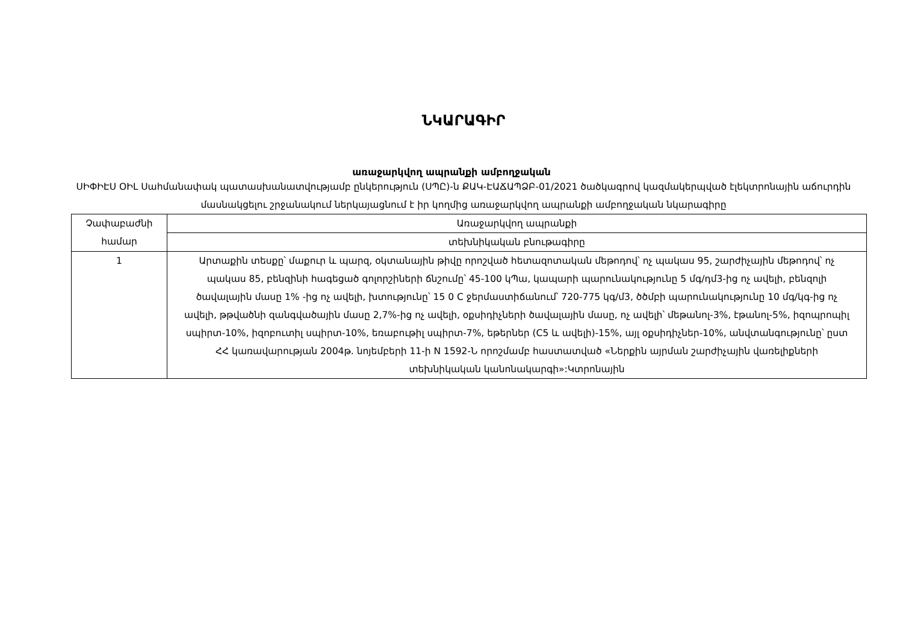ՆԿԱՐԱԳԻՐ
առաջարկվող ապրանքի ամբողջական
ՍԻՓԻԷՍ ՕԻԼ Սահմանափակ պատասխանատվությամբ ընկերություն (ՍՊԸ)-ն ՔԱԿ-ԷԱՃԱՊՁԲ-01/2021 ծածկագրով կազմակերպված էլեկտրոնային աճուրդին մասնակցելու շրջանակում ներկայացնում է իր կողմից առաջարկվող ապրանքի ամբողջական նկարագիրը
| Չափաբաժնի համար | Առաջարկվող ապրանքի |
| --- | --- |
| | տեխնիկական բնութագիրը |
| 1 | Արտաքին տեսքը՝ մաքուր և պարզ, օկտանային թիվը որոշված հետազոտական մեթոդով՝ ոչ պակաս 95, շարժիչային մեթոդով՝ ոչ պակաս 85, բենզինի հագեցած գոլորշիների ճնշումը՝ 45-100 կՊա, կապարի պարունակությունը 5 մգ/դմ3-ից ոչ ավելի, բենզոլի ծավալային մասը 1% -ից ոչ ավելի, խտությունը՝ 15 0 C ջերմաստիճանում՝ 720-775 կգ/մ3, ծծմբի պարունակությունը 10 մգ/կգ-ից ոչ ավելի, թթվածնի զանգվածային մասը 2,7%-ից ոչ ավելի, օքսիդիչների ծավալային մասը, ոչ ավելի՝ մեթանոլ-3%, էթանոլ-5%, իզոպրոպիլ սպիրտ-10%, իզոբուտիլ սպիրտ-10%, եռաբութիլ սպիրտ-7%, եթերներ (C5 և ավելի)-15%, այլ օքսիդիչներ-10%, անվտանգությունը՝ ըստ ՀՀ կառավարության 2004թ. նոյեմբերի 11-ի N 1592-Ն որոշմամբ հաստատված «Ներքին այրման շարժիչային վառելիքների տեխնիկական կանոնակարգի»:Կտրոնային |